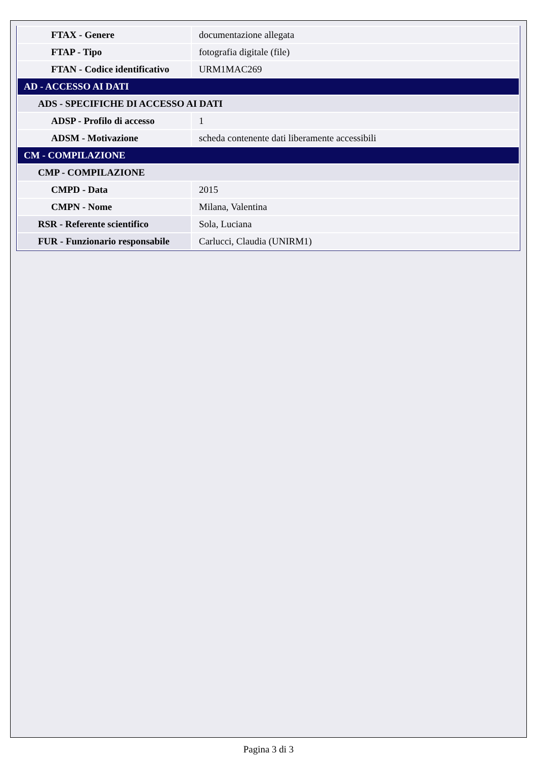| FTAX - Genere | documentazione allegata |
| FTAP - Tipo | fotografia digitale (file) |
| FTAN - Codice identificativo | URM1MAC269 |
| AD - ACCESSO AI DATI | |
| ADS - SPECIFICHE DI ACCESSO AI DATI | |
| ADSP - Profilo di accesso | 1 |
| ADSM - Motivazione | scheda contenente dati liberamente accessibili |
| CM - COMPILAZIONE | |
| CMP - COMPILAZIONE | |
| CMPD - Data | 2015 |
| CMPN - Nome | Milana, Valentina |
| RSR - Referente scientifico | Sola, Luciana |
| FUR - Funzionario responsabile | Carlucci, Claudia (UNIRM1) |
Pagina 3 di 3